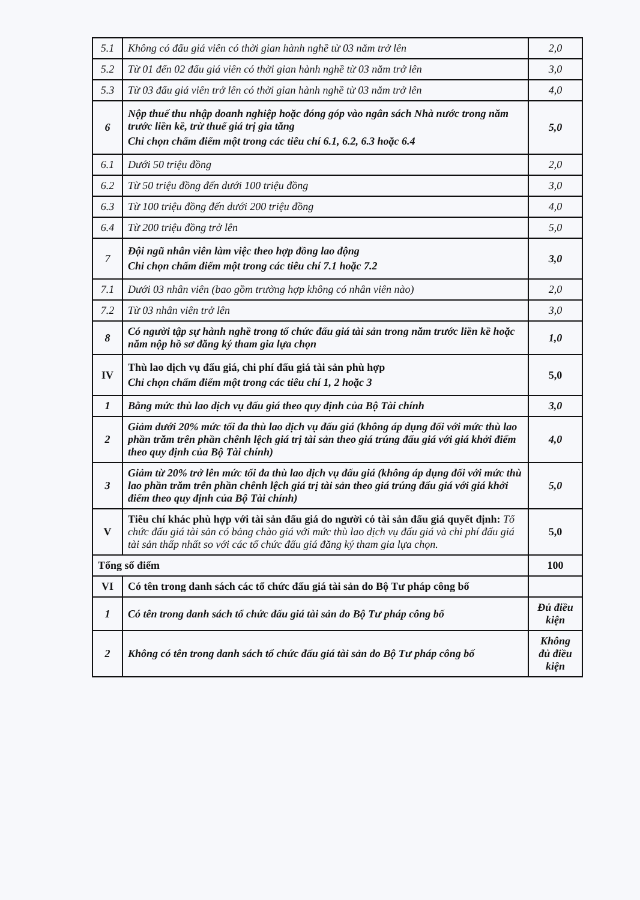| 5.1 | Không có đấu giá viên có thời gian hành nghề từ 03 năm trở lên | 2,0 |
| 5.2 | Từ 01 đến 02 đấu giá viên có thời gian hành nghề từ 03 năm trở lên | 3,0 |
| 5.3 | Từ 03 đấu giá viên trở lên có thời gian hành nghề từ 03 năm trở lên | 4,0 |
| 6 | Nộp thuế thu nhập doanh nghiệp hoặc đóng góp vào ngân sách Nhà nước trong năm trước liền kề, trừ thuế giá trị gia tăng Chỉ chọn chấm điểm một trong các tiêu chí 6.1, 6.2, 6.3 hoặc 6.4 | 5,0 |
| 6.1 | Dưới 50 triệu đồng | 2,0 |
| 6.2 | Từ 50 triệu đồng đến dưới 100 triệu đồng | 3,0 |
| 6.3 | Từ 100 triệu đồng đến dưới 200 triệu đồng | 4,0 |
| 6.4 | Từ 200 triệu đồng trở lên | 5,0 |
| 7 | Đội ngũ nhân viên làm việc theo hợp đồng lao động Chỉ chọn chấm điểm một trong các tiêu chí 7.1 hoặc 7.2 | 3,0 |
| 7.1 | Dưới 03 nhân viên (bao gồm trường hợp không có nhân viên nào) | 2,0 |
| 7.2 | Từ 03 nhân viên trở lên | 3,0 |
| 8 | Có người tập sự hành nghề trong tổ chức đấu giá tài sản trong năm trước liền kề hoặc năm nộp hồ sơ đăng ký tham gia lựa chọn | 1,0 |
| IV | Thù lao dịch vụ đấu giá, chi phí đấu giá tài sản phù hợp Chỉ chọn chấm điểm một trong các tiêu chí 1, 2 hoặc 3 | 5,0 |
| 1 | Bằng mức thù lao dịch vụ đấu giá theo quy định của Bộ Tài chính | 3,0 |
| 2 | Giảm dưới 20% mức tối đa thù lao dịch vụ đấu giá (không áp dụng đối với mức thù lao phần trăm trên phần chênh lệch giá trị tài sản theo giá trúng đấu giá với giá khởi điểm theo quy định của Bộ Tài chính) | 4,0 |
| 3 | Giảm từ 20% trở lên mức tối đa thù lao dịch vụ đấu giá (không áp dụng đối với mức thù lao phần trăm trên phần chênh lệch giá trị tài sản theo giá trúng đấu giá với giá khởi điểm theo quy định của Bộ Tài chính) | 5,0 |
| V | Tiêu chí khác phù hợp với tài sản đấu giá do người có tài sản đấu giá quyết định: Tổ chức đấu giá tài sản có bảng chào giá với mức thù lao dịch vụ đấu giá và chi phí đấu giá tài sản thấp nhất so với các tổ chức đấu giá đăng ký tham gia lựa chọn. | 5,0 |
| Tổng số điểm | | 100 |
| VI | Có tên trong danh sách các tổ chức đấu giá tài sản do Bộ Tư pháp công bố | |
| 1 | Có tên trong danh sách tổ chức đấu giá tài sản do Bộ Tư pháp công bố | Đủ điều kiện |
| 2 | Không có tên trong danh sách tổ chức đấu giá tài sản do Bộ Tư pháp công bố | Không đủ điều kiện |